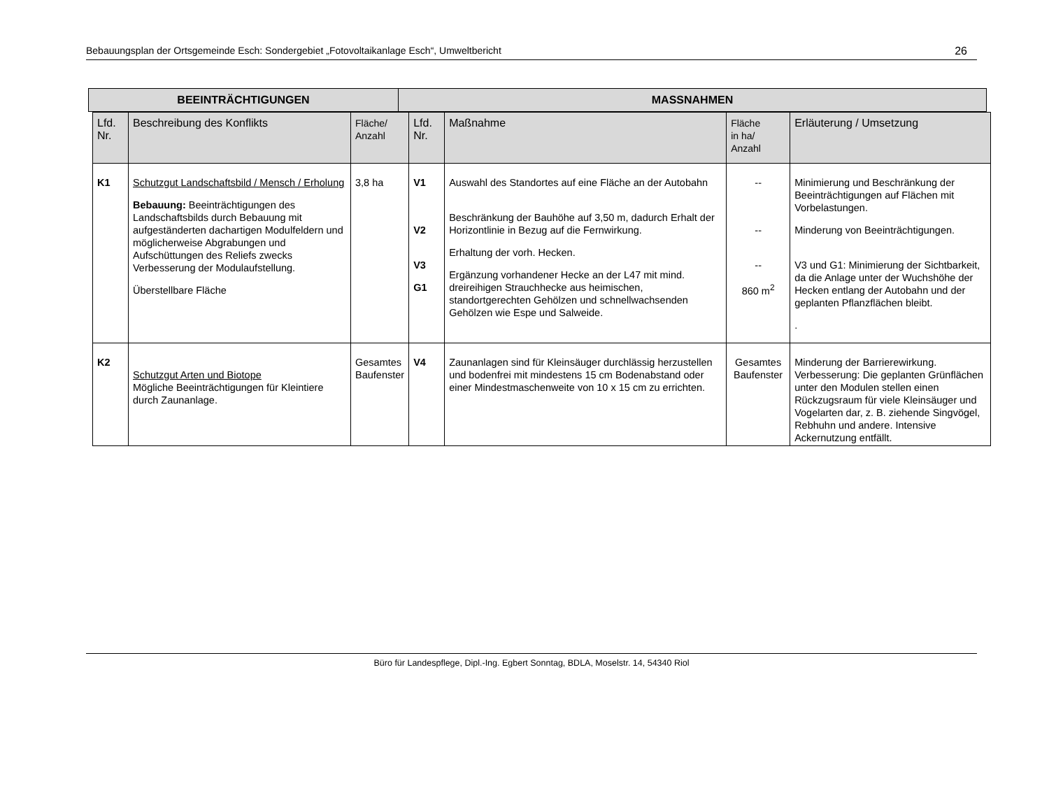Bebauungsplan der Ortsgemeinde Esch: Sondergebiet „Fotovoltaikanlage Esch“, Umweltbericht 26
| BEEINTRÄCHTIGUNGEN | MASSNAHMEN |
| --- | --- |
| Lfd. Nr. | Beschreibung des Konflikts | Fläche/ Anzahl | Lfd. Nr. | Maßnahme | Fläche in ha/ Anzahl | Erläuterung / Umsetzung |
| --- | --- | --- | --- | --- | --- | --- |
| K1 | Schutzgut Landschaftsbild / Mensch / Erholung Bebauung: Beeinträchtigungen des Landschaftsbilds durch Bebauung mit aufgeständerten dachartigen Modulfeldern und möglicherweise Abgrabungen und Aufschüttungen des Reliefs zwecks Verbesserung der Modulaufstellung. Überstellbare Fläche | 3,8 ha | V1 V2 V3 G1 | Auswahl des Standortes auf eine Fläche an der Autobahn Beschränkung der Bauhöhe auf 3,50 m, dadurch Erhalt der Horizontlinie in Bezug auf die Fernwirkung. Erhaltung der vorh. Hecken. Ergänzung vorhandener Hecke an der L47 mit mind. dreireihigen Strauchhecke aus heimischen, standortgerechten Gehölzen und schnellwachsenden Gehölzen wie Espe und Salweide. | -- -- -- 860 m<sup>2</sup> | Minimierung und Beschränkung der Beeinträchtigungen auf Flächen mit Vorbelastungen. Minderung von Beeinträchtigungen. V3 und G1: Minimierung der Sichtbarkeit, da die Anlage unter der Wuchshöhe der Hecken entlang der Autobahn und der geplanten Pflanzflächen bleibt. . |
| K2 | Schutzgut Arten und Biotope Mögliche Beeinträchtigungen für Kleintiere durch Zaunanlage. | Gesamtes Baufenster | V4 | Zaunanlagen sind für Kleinsäuger durchlässig herzustellen und bodenfrei mit mindestens 15 cm Bodenabstand oder einer Mindestmaschenweite von 10 x 15 cm zu errichten. | Gesamtes Baufenster | Minderung der Barrierewirkung. Verbesserung: Die geplanten Grünflächen unter den Modulen stellen einen Rückzugsraum für viele Kleinsäuger und Vogelarten dar, z. B. ziehende Singvögel, Rebhuhn und andere. Intensive Ackernutzung entfällt. |
Büro für Landespflege, Dipl.-Ing. Egbert Sonntag, BDLA, Moselstr. 14, 54340 Riol